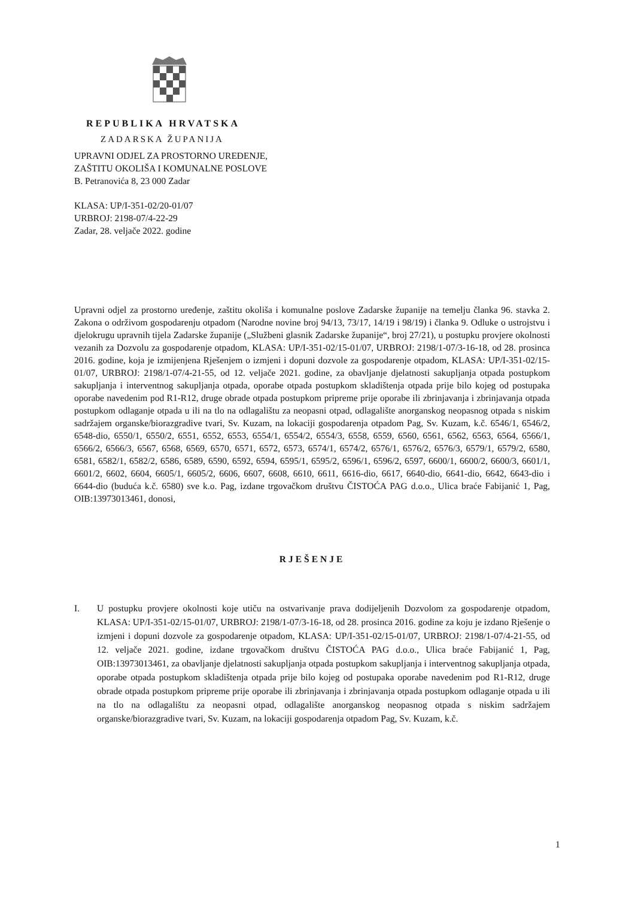REPUBLIKA HRVATSKA
ZADARSKA ŽUPANIJA
UPRAVNI ODJEL ZA PROSTORNO UREĐENJE,
ZAŠTITU OKOLIŠA I KOMUNALNE POSLOVE
B. Petranovića 8, 23 000 Zadar
KLASA: UP/I-351-02/20-01/07
URBROJ: 2198-07/4-22-29
Zadar, 28. veljače 2022. godine
Upravni odjel za prostorno uređenje, zaštitu okoliša i komunalne poslove Zadarske županije na temelju članka 96. stavka 2. Zakona o održivom gospodarenju otpadom (Narodne novine broj 94/13, 73/17, 14/19 i 98/19) i članka 9. Odluke o ustrojstvu i djelokrugu upravnih tijela Zadarske županije („Službeni glasnik Zadarske županije“, broj 27/21), u postupku provjere okolnosti vezanih za Dozvolu za gospodarenje otpadom, KLASA: UP/I-351-02/15-01/07, URBROJ: 2198/1-07/3-16-18, od 28. prosinca 2016. godine, koja je izmijenjena Rješenjem o izmjeni i dopuni dozvole za gospodarenje otpadom, KLASA: UP/I-351-02/15-01/07, URBROJ: 2198/1-07/4-21-55, od 12. veljače 2021. godine, za obavljanje djelatnosti sakupljanja otpada postupkom sakupljanja i interventnog sakupljanja otpada, oporabe otpada postupkom skladištenja otpada prije bilo kojeg od postupaka oporabe navedenim pod R1-R12, druge obrade otpada postupkom pripreme prije oporabe ili zbrinjavanja i zbrinjavanja otpada postupkom odlaganje otpada u ili na tlo na odlagalištu za neopasni otpad, odlagalište anorganskog neopasnog otpada s niskim sadržajem organske/biorazgradive tvari, Sv. Kuzam, na lokaciji gospodarenja otpadom Pag, Sv. Kuzam, k.č. 6546/1, 6546/2, 6548-dio, 6550/1, 6550/2, 6551, 6552, 6553, 6554/1, 6554/2, 6554/3, 6558, 6559, 6560, 6561, 6562, 6563, 6564, 6566/1, 6566/2, 6566/3, 6567, 6568, 6569, 6570, 6571, 6572, 6573, 6574/1, 6574/2, 6576/1, 6576/2, 6576/3, 6579/1, 6579/2, 6580, 6581, 6582/1, 6582/2, 6586, 6589, 6590, 6592, 6594, 6595/1, 6595/2, 6596/1, 6596/2, 6597, 6600/1, 6600/2, 6600/3, 6601/1, 6601/2, 6602, 6604, 6605/1, 6605/2, 6606, 6607, 6608, 6610, 6611, 6616-dio, 6617, 6640-dio, 6641-dio, 6642, 6643-dio i 6644-dio (buduća k.č. 6580) sve k.o. Pag, izdane trgovačkom društvu ČISTOĆA PAG d.o.o., Ulica braće Fabijanić 1, Pag, OIB:13973013461, donosi,
RJEŠENJE
I. U postupku provjere okolnosti koje utiču na ostvarivanje prava dodijeljenih Dozvolom za gospodarenje otpadom, KLASA: UP/I-351-02/15-01/07, URBROJ: 2198/1-07/3-16-18, od 28. prosinca 2016. godine za koju je izdano Rješenje o izmjeni i dopuni dozvole za gospodarenje otpadom, KLASA: UP/I-351-02/15-01/07, URBROJ: 2198/1-07/4-21-55, od 12. veljače 2021. godine, izdane trgovačkom društvu ČISTOĆA PAG d.o.o., Ulica braće Fabijanić 1, Pag, OIB:13973013461, za obavljanje djelatnosti sakupljanja otpada postupkom sakupljanja i interventnog sakupljanja otpada, oporabe otpada postupkom skladištenja otpada prije bilo kojeg od postupaka oporabe navedenim pod R1-R12, druge obrade otpada postupkom pripreme prije oporabe ili zbrinjavanja i zbrinjavanja otpada postupkom odlaganje otpada u ili na tlo na odlagalištu za neopasni otpad, odlagalište anorganskog neopasnog otpada s niskim sadržajem organske/biorazgradive tvari, Sv. Kuzam, na lokaciji gospodarenja otpadom Pag, Sv. Kuzam, k.č.
1